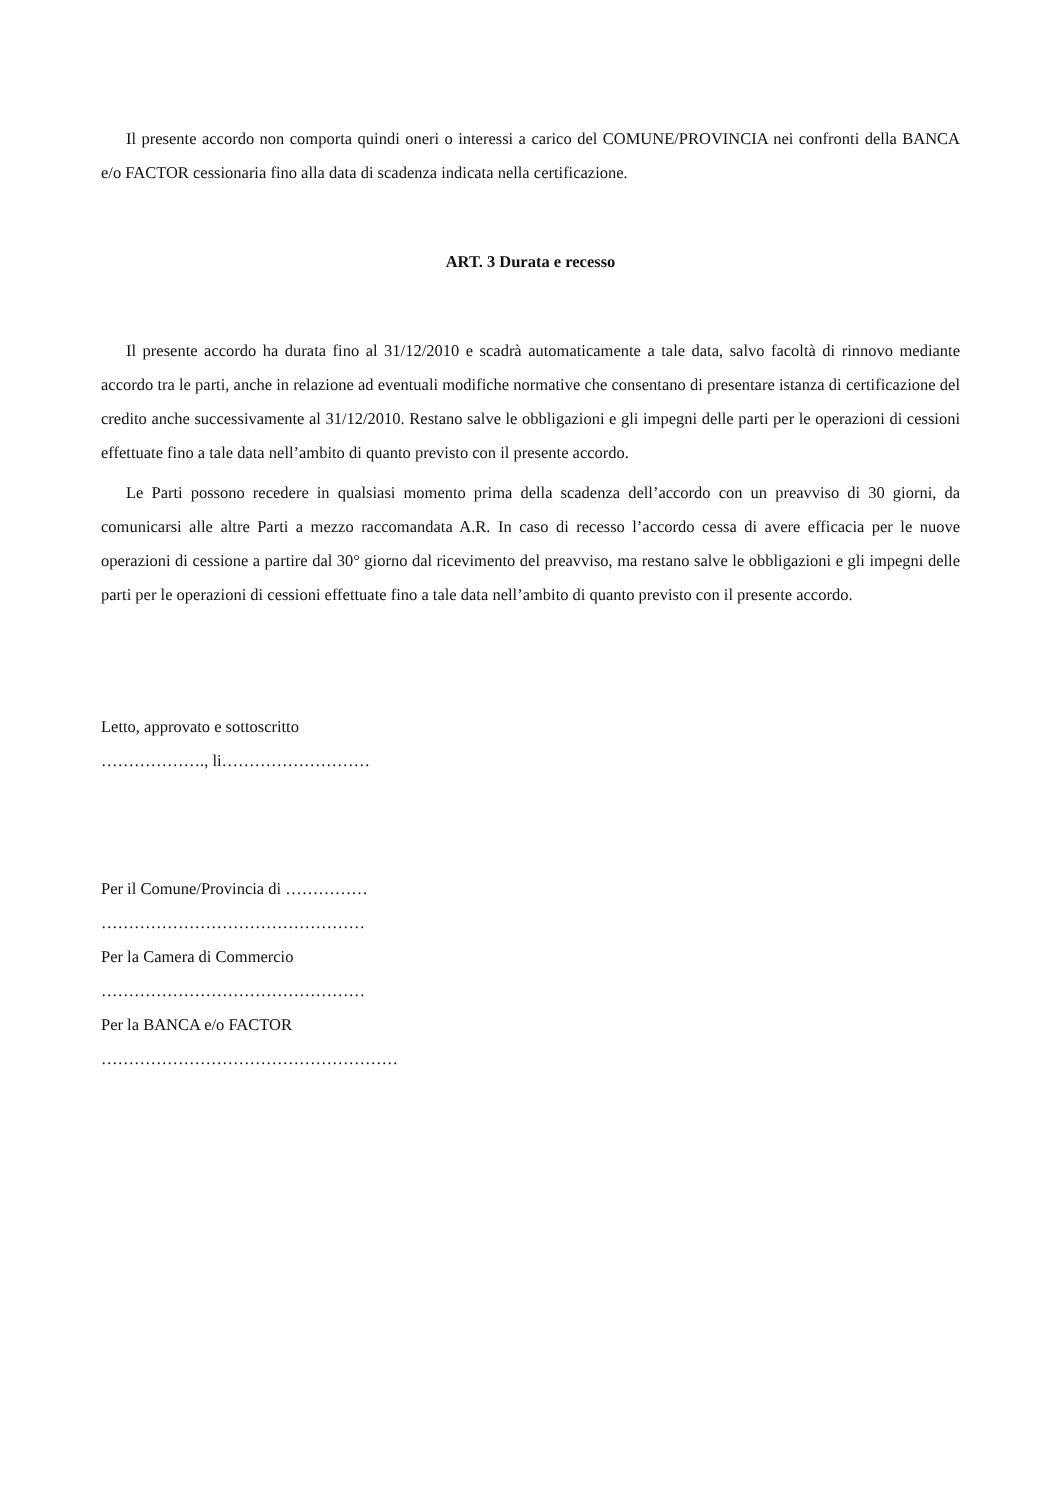Il presente accordo non comporta quindi oneri o interessi a carico del COMUNE/PROVINCIA nei confronti della BANCA e/o FACTOR cessionaria fino alla data di scadenza indicata nella certificazione.
ART. 3 Durata e recesso
Il presente accordo ha durata fino al 31/12/2010 e scadrà automaticamente a tale data, salvo facoltà di rinnovo mediante accordo tra le parti, anche in relazione ad eventuali modifiche normative che consentano di presentare istanza di certificazione del credito anche successivamente al 31/12/2010. Restano salve le obbligazioni e gli impegni delle parti per le operazioni di cessioni effettuate fino a tale data nell’ambito di quanto previsto con il presente accordo.
Le Parti possono recedere in qualsiasi momento prima della scadenza dell’accordo con un preavviso di 30 giorni, da comunicarsi alle altre Parti a mezzo raccomandata A.R. In caso di recesso l’accordo cessa di avere efficacia per le nuove operazioni di cessione a partire dal 30° giorno dal ricevimento del preavviso, ma restano salve le obbligazioni e gli impegni delle parti per le operazioni di cessioni effettuate fino a tale data nell’ambito di quanto previsto con il presente accordo.
Letto, approvato e sottoscritto
………………., li………………………
Per il Comune/Provincia di ……………
…………………………………………
Per la Camera di Commercio
…………………………………………
Per la BANCA e/o FACTOR
………………………………………………